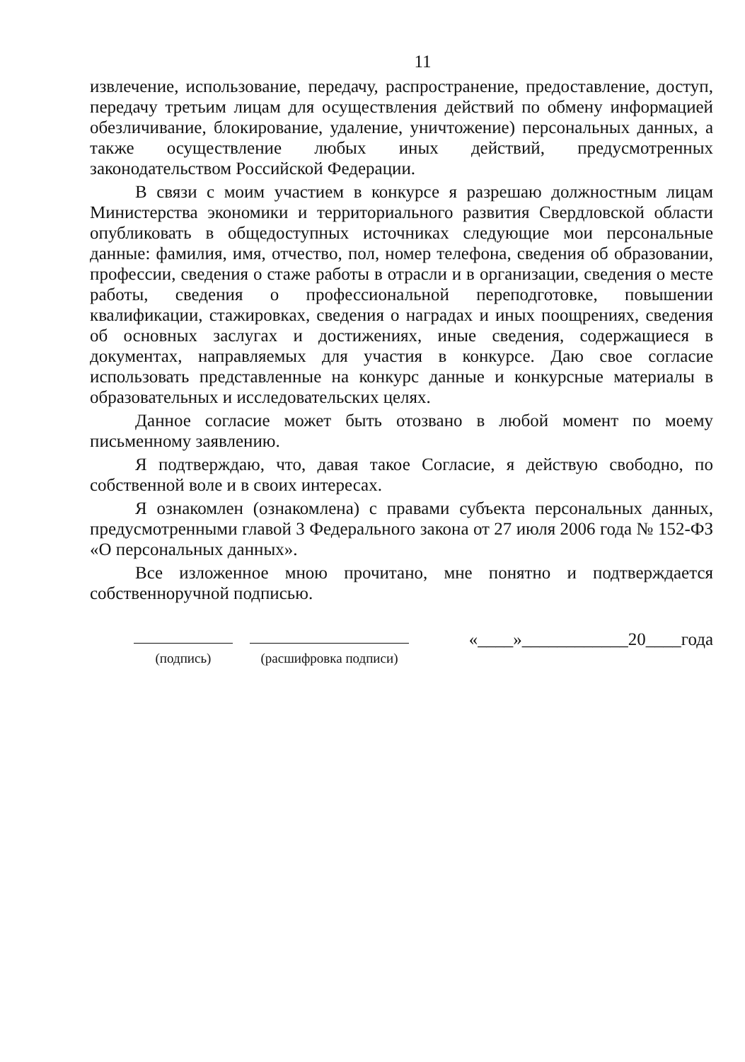11
извлечение, использование, передачу, распространение, предоставление, доступ, передачу третьим лицам для осуществления действий по обмену информацией обезличивание, блокирование, удаление, уничтожение) персональных данных, а также осуществление любых иных действий, предусмотренных законодательством Российской Федерации.
В связи с моим участием в конкурсе я разрешаю должностным лицам Министерства экономики и территориального развития Свердловской области опубликовать в общедоступных источниках следующие мои персональные данные: фамилия, имя, отчество, пол, номер телефона, сведения об образовании, профессии, сведения о стаже работы в отрасли и в организации, сведения о месте работы, сведения о профессиональной переподготовке, повышении квалификации, стажировках, сведения о наградах и иных поощрениях, сведения об основных заслугах и достижениях, иные сведения, содержащиеся в документах, направляемых для участия в конкурсе. Даю свое согласие использовать представленные на конкурс данные и конкурсные материалы в образовательных и исследовательских целях.
Данное согласие может быть отозвано в любой момент по моему письменному заявлению.
Я подтверждаю, что, давая такое Согласие, я действую свободно, по собственной воле и в своих интересах.
Я ознакомлен (ознакомлена) с правами субъекта персональных данных, предусмотренными главой 3 Федерального закона от 27 июля 2006 года № 152-ФЗ «О персональных данных».
Все изложенное мною прочитано, мне понятно и подтверждается собственноручной подписью.
(подпись)
(расшифровка подписи)
«____»____________20____года